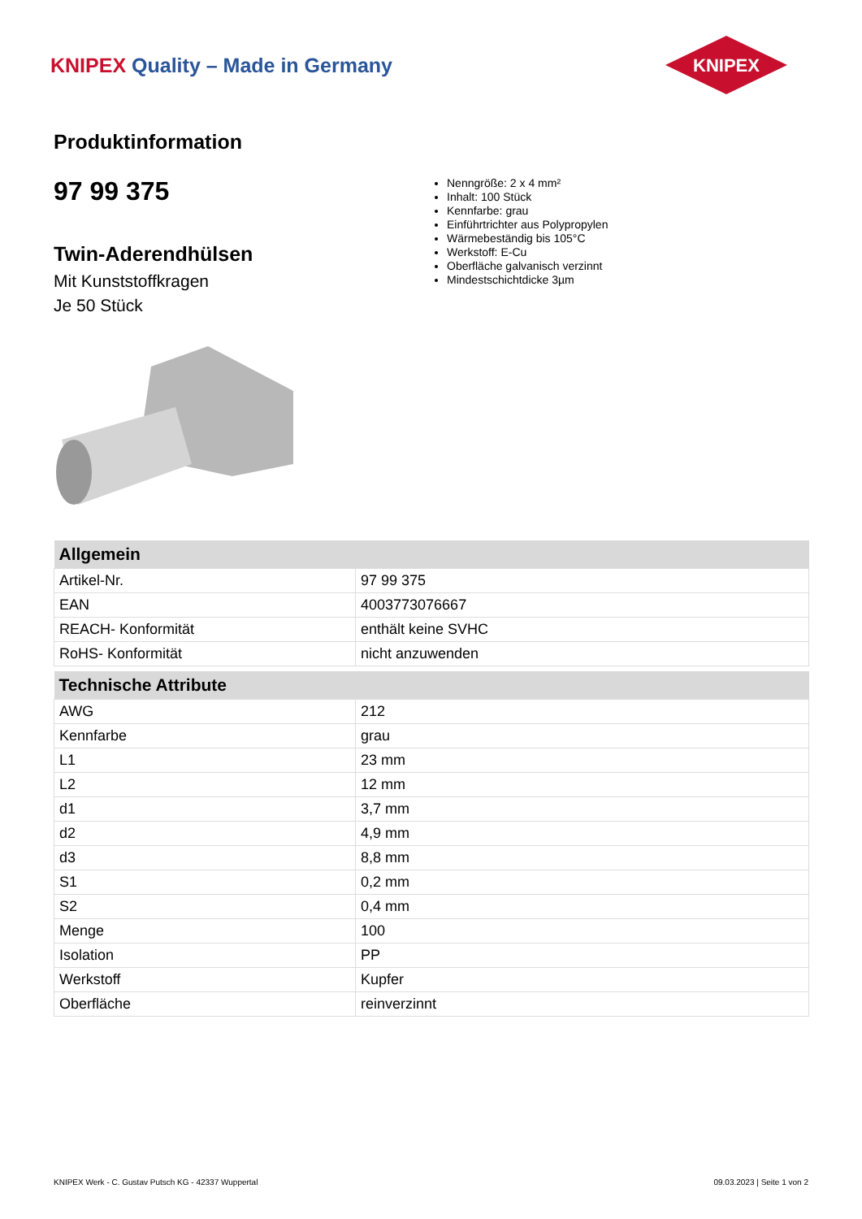KNIPEX Quality – Made in Germany
KNIPEX
Produktinformation
97 99 375
Twin-Aderendhülsen
Mit Kunststoffkragen
Je 50 Stück
Nenngröße: 2 x 4 mm²
Inhalt: 100 Stück
Kennfarbe: grau
Einführtrichter aus Polypropylen
Wärmebeständig bis 105°C
Werkstoff: E-Cu
Oberfläche galvanisch verzinnt
Mindestschichtdicke 3µm
| Allgemein | |
| --- | --- |
| Artikel-Nr. | 97 99 375 |
| EAN | 4003773076667 |
| REACH- Konformität | enthält keine SVHC |
| RoHS- Konformität | nicht anzuwenden |
| Technische Attribute | |
| AWG | 212 |
| Kennfarbe | grau |
| L1 | 23 mm |
| L2 | 12 mm |
| d1 | 3,7 mm |
| d2 | 4,9 mm |
| d3 | 8,8 mm |
| S1 | 0,2 mm |
| S2 | 0,4 mm |
| Menge | 100 |
| Isolation | PP |
| Werkstoff | Kupfer |
| Oberfläche | reinverzinnt |
KNIPEX Werk - C. Gustav Putsch KG - 42337 Wuppertal 09.03.2023 | Seite 1 von 2